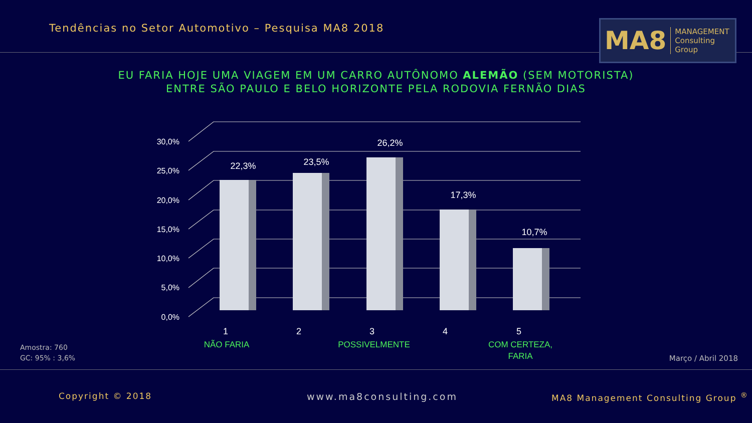Tendências no Setor Automotivo – Pesquisa MA8 2018
MA8 MANAGEMENT
Consulting Group
EU FARIA HOJE UMA VIAGEM EM UM CARRO AUTÔNOMO ALEMÃO (SEM MOTORISTA)
ENTRE SÃO PAULO E BELO HORIZONTE PELA RODOVIA FERNÃO DIAS
30,0%
25,0%
20,0%
15,0%
10,0%
5,0%
0,0%
22,3%
23,5%
26,2%
17,3%
10,7%
1
2
3
4
5
NÃO FARIA
POSSIVELMENTE
COM CERTEZA,
FARIA
Amostra: 760
GC: 95% : 3,6%
Março / Abril 2018
Copyright © 2018 www.ma8consulting.com
MA8 Management Consulting Group <sup>®</sup>